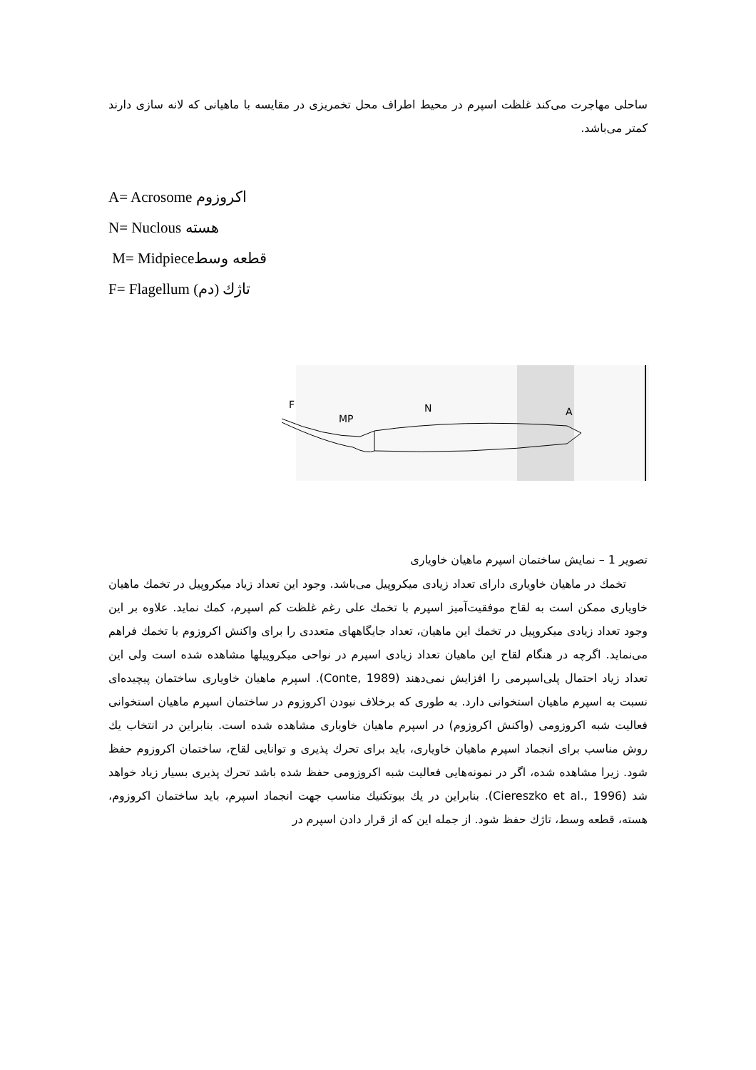ساحلی مهاجرت می‌کند غلظت اسپرم در محیط اطراف محل تخمریزی در مقایسه با ماهیانی که لانه سازی دارند کمتر می‌باشد.
A= Acrosome اکروزوم
N= Nuclous هسته
M= Midpieceقطعه وسط
F= Flagellum تاژك (دم)
F
MP
N
A
تصویر 1 – نمایش ساختمان اسپرم ماهیان خاویاری
تخمك در ماهیان خاویاری دارای تعداد زیادی میکروپیل می‌باشد. وجود این تعداد زیاد میکروپیل در تخمك ماهیان خاویاری ممکن است به لقاح موفقیت‌آمیز اسپرم با تخمك علی رغم غلظت کم اسپرم، کمك نماید. علاوه بر این وجود تعداد زیادی میکروپیل در تخمك این ماهیان، تعداد جایگاههای متعددی را برای واکنش اکروزوم با تخمك فراهم می‌نماید. اگرچه در هنگام لقاح این ماهیان تعداد زیادی اسپرم در نواحی میکروپیلها مشاهده شده است ولی این تعداد زیاد احتمال پلی‌اسپرمی را افزایش نمی‌دهند (Conte, 1989). اسپرم ماهیان خاویاری ساختمان پیچیده‌ای نسبت به اسپرم ماهیان استخوانی دارد. به طوری که برخلاف نبودن اکروزوم در ساختمان اسپرم ماهیان استخوانی فعالیت شبه اکروزومی (واکنش اکروزوم) در اسپرم ماهیان خاویاری مشاهده شده است. بنابراین در انتخاب یك روش مناسب برای انجماد اسپرم ماهیان خاویاری، باید برای تحرك پذیری و توانایی لقاح، ساختمان اکروزوم حفظ شود. زیرا مشاهده شده، اگر در نمونه‌هایی فعالیت شبه اکروزومی حفظ شده باشد تحرك پذیری بسیار زیاد خواهد شد (Ciereszko et al., 1996). بنابراین در یك بیوتکنیك مناسب جهت انجماد اسپرم، باید ساختمان اکروزوم، هسته، قطعه وسط، تاژك حفظ شود. از جمله این که از قرار دادن اسپرم در